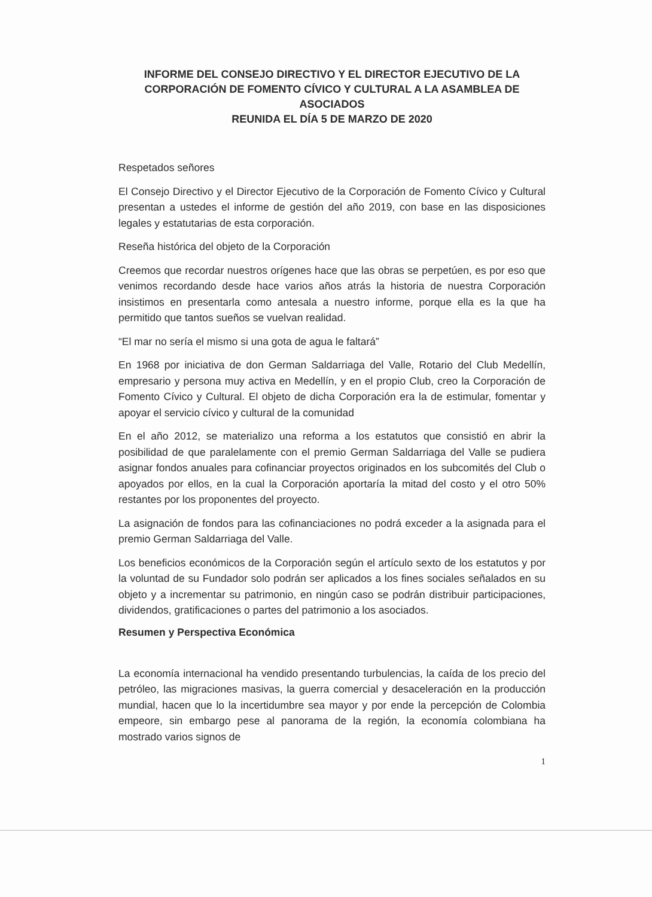INFORME DEL CONSEJO DIRECTIVO Y EL DIRECTOR EJECUTIVO DE LA CORPORACIÓN DE FOMENTO CÍVICO Y CULTURAL A LA ASAMBLEA DE ASOCIADOS
REUNIDA EL DÍA 5 DE MARZO DE 2020
Respetados señores
El Consejo Directivo y el Director Ejecutivo de la Corporación de Fomento Cívico y Cultural presentan a ustedes el informe de gestión del año 2019, con base en las disposiciones legales y estatutarias de esta corporación.
Reseña histórica del objeto de la Corporación
Creemos que recordar nuestros orígenes hace que las obras se perpetúen, es por eso que venimos recordando desde hace varios años atrás la historia de nuestra Corporación insistimos en presentarla como antesala a nuestro informe, porque ella es la que ha permitido que tantos sueños se vuelvan realidad.
“El mar no sería el mismo si una gota de agua le faltará”
En 1968 por iniciativa de don German Saldarriaga del Valle, Rotario del Club Medellín, empresario y persona muy activa en Medellín, y en el propio Club, creo la Corporación de Fomento Cívico y Cultural. El objeto de dicha Corporación era la de estimular, fomentar y apoyar el servicio cívico y cultural de la comunidad
En el año 2012, se materializo una reforma a los estatutos que consistió en abrir la posibilidad de que paralelamente con el premio German Saldarriaga del Valle se pudiera asignar fondos anuales para cofinanciar proyectos originados en los subcomités del Club o apoyados por ellos, en la cual la Corporación aportaría la mitad del costo y el otro 50% restantes por los proponentes del proyecto.
La asignación de fondos para las cofinanciaciones no podrá exceder a la asignada para el premio German Saldarriaga del Valle.
Los beneficios económicos de la Corporación según el artículo sexto de los estatutos y por la voluntad de su Fundador solo podrán ser aplicados a los fines sociales señalados en su objeto y a incrementar su patrimonio, en ningún caso se podrán distribuir participaciones, dividendos, gratificaciones o partes del patrimonio a los asociados.
Resumen y Perspectiva Económica
La economía internacional ha vendido presentando turbulencias, la caída de los precio del petróleo, las migraciones masivas, la guerra comercial y desaceleración en la producción mundial, hacen que lo la incertidumbre sea mayor y por ende la percepción de Colombia empeore, sin embargo pese al panorama de la región, la economía colombiana ha mostrado varios signos de
1